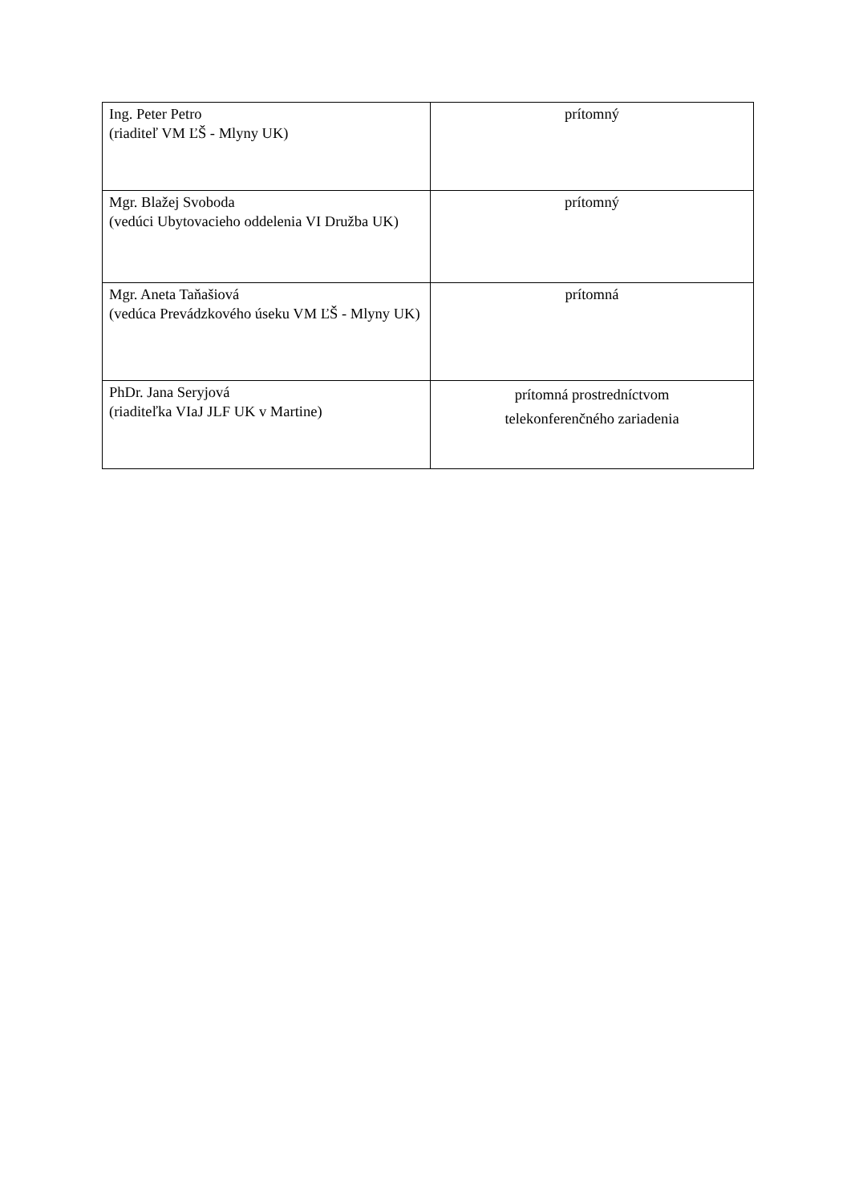| Ing. Peter Petro (riaditeľ VM ĽŠ - Mlyny UK) | prítomný |
| Mgr. Blažej Svoboda (vedúci Ubytovacieho oddelenia VI Družba UK) | prítomný |
| Mgr. Aneta Taňašiová (vedúca Prevádzkového úseku VM ĽŠ - Mlyny UK) | prítomná |
| PhDr. Jana Seryjová (riaditeľka VIaJ JLF UK v Martine) | prítomná prostredníctvom telekonferenčného zariadenia |